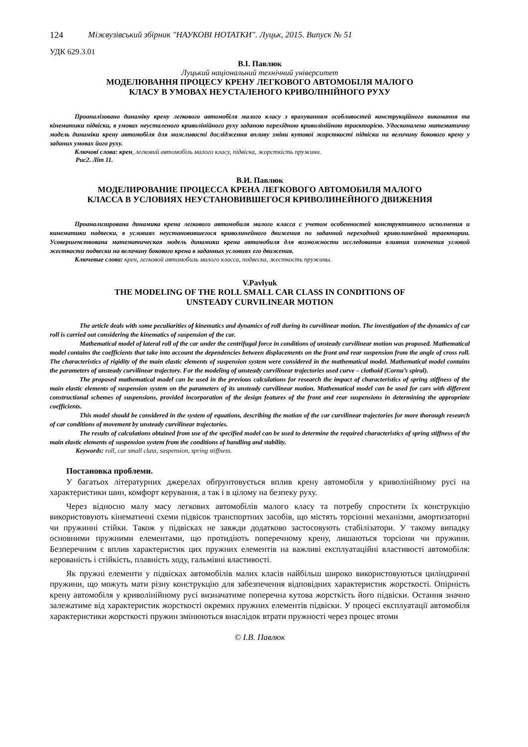124 Міжвузівський збірник "НАУКОВІ НОТАТКИ". Луцьк, 2015. Випуск № 51
УДК 629.3.01
В.І. Павлюк
Луцький національний технічний університет
МОДЕЛЮВАННЯ ПРОЦЕСУ КРЕНУ ЛЕГКОВОГО АВТОМОБІЛЯ МАЛОГО
КЛАСУ В УМОВАХ НЕУСТАЛЕНОГО КРИВОЛІНІЙНОГО РУХУ
Проаналізовано динаміку крену легкового автомобіля малого класу з врахуванням особливостей конструкційного виконання та кінематики підвіски, в умовах неусталеного криволінійного руху заданою перехідною криволінійною траєкторією. Удосконалено математичну модель динаміки крену автомобіля для можливості дослідження впливу зміни кутової жорсткості підвіски на величину бокового крену у заданих умовах його руху.
Ключові слова: крен, легковий автомобіль малого класу, підвіска, жорсткість пружини.
Рис2. Літ 11.
В.И. Павлюк
МОДЕЛИРОВАНИЕ ПРОЦЕССА КРЕНА ЛЕГКОВОГО АВТОМОБИЛЯ МАЛОГО
КЛАССА В УСЛОВИЯХ НЕУСТАНОВИВШЕГОСЯ КРИВОЛИНЕЙНОГО ДВИЖЕНИЯ
Проанализирована динамика крена легкового автомобиля малого класса с учетом особенностей конструктивного исполнения и кинематики подвески, в условиях неустановившегося криволинейного движения по заданной переходной криволинейной траектории. Усовершенствована математическая модель динамики крена автомобиля для возможности исследования влияния изменения угловой жесткости подвески на величину бокового крена в заданных условиях его движения.
Ключевые слова: крен, легковой автомобиль малого класса, подвеска, жесткость пружины.
V.Pavlyuk
THE MODELING OF THE ROLL SMALL CAR CLASS IN CONDITIONS OF
UNSTEADY CURVILINEAR MOTION
The article deals with some peculiarities of kinematics and dynamics of roll during its curvilinear motion. The investigation of the dynamics of car roll is carried out considering the kinematics of suspension of the car.
Mathematical model of lateral roll of the car under the centrifugal force in conditions of unsteady curvilinear motion was proposed. Mathematical model contains the coefficients that take into account the dependencies between displacements on the front and rear suspension from the angle of cross roll. The characteristics of rigidity of the main elastic elements of suspension system were considered in the mathematical model. Mathematical model contains the parameters of unsteady curvilinear trajectory. For the modeling of unsteady curvilinear trajectories used curve – clothoid (Cornu’s spiral).
The proposed mathematical model can be used in the previous calculations for research the impact of characteristics of spring stiffness of the main elastic elements of suspension system on the parameters of its unsteady curvilinear motion. Mathematical model can be used for cars with different constructional schemes of suspensions, provided incorporation of the design features of the front and rear suspensions in determining the appropriate coefficients.
This model should be considered in the system of equations, describing the motion of the car curvilinear trajectories for more thorough research of car conditions of movement by unsteady curvilinear trajectories.
The results of calculations obtained from use of the specified model can be used to determine the required characteristics of spring stiffness of the main elastic elements of suspension system from the conditions of handling and stability.
Keywords: roll, car small class, suspension, spring stiffness.
Постановка проблеми.
У багатьох літературних джерелах обґрунтовується вплив крену автомобіля у криволінійному русі на характеристики шин, комфорт керування, а так і в цілому на безпеку руху.
Через відносно малу масу легкових автомобілів малого класу та потребу спростити їх конструкцію використовують кінематичні схеми підвісок транспортних засобів, що містять торсіонні механізми, амортизаторні чи пружинні стійки. Також у підвісках не завжди додатково застосовують стабілізатори. У такому випадку основними пружними елементами, що протидіють поперечному крену, лишаються торсіони чи пружини. Безперечним є вплив характеристик цих пружних елементів на важливі експлуатаційні властивості автомобіля: керованість і стійкість, плавність ходу, гальмівні властивості.
Як пружні елементи у підвісках автомобілів малих класів найбільш широко використовуються циліндричні пружини, що можуть мати різну конструкцію для забезпечення відповідних характеристик жорсткості. Опірність крену автомобіля у криволінійному русі визначатиме поперечна кутова жорсткість його підвіски. Остання значно залежатиме від характеристик жорсткості окремих пружних елементів підвіски. У процесі експлуатації автомобіля характеристики жорсткості пружин змінюються внаслідок втрати пружності через процес втоми
© І.В. Павлюк